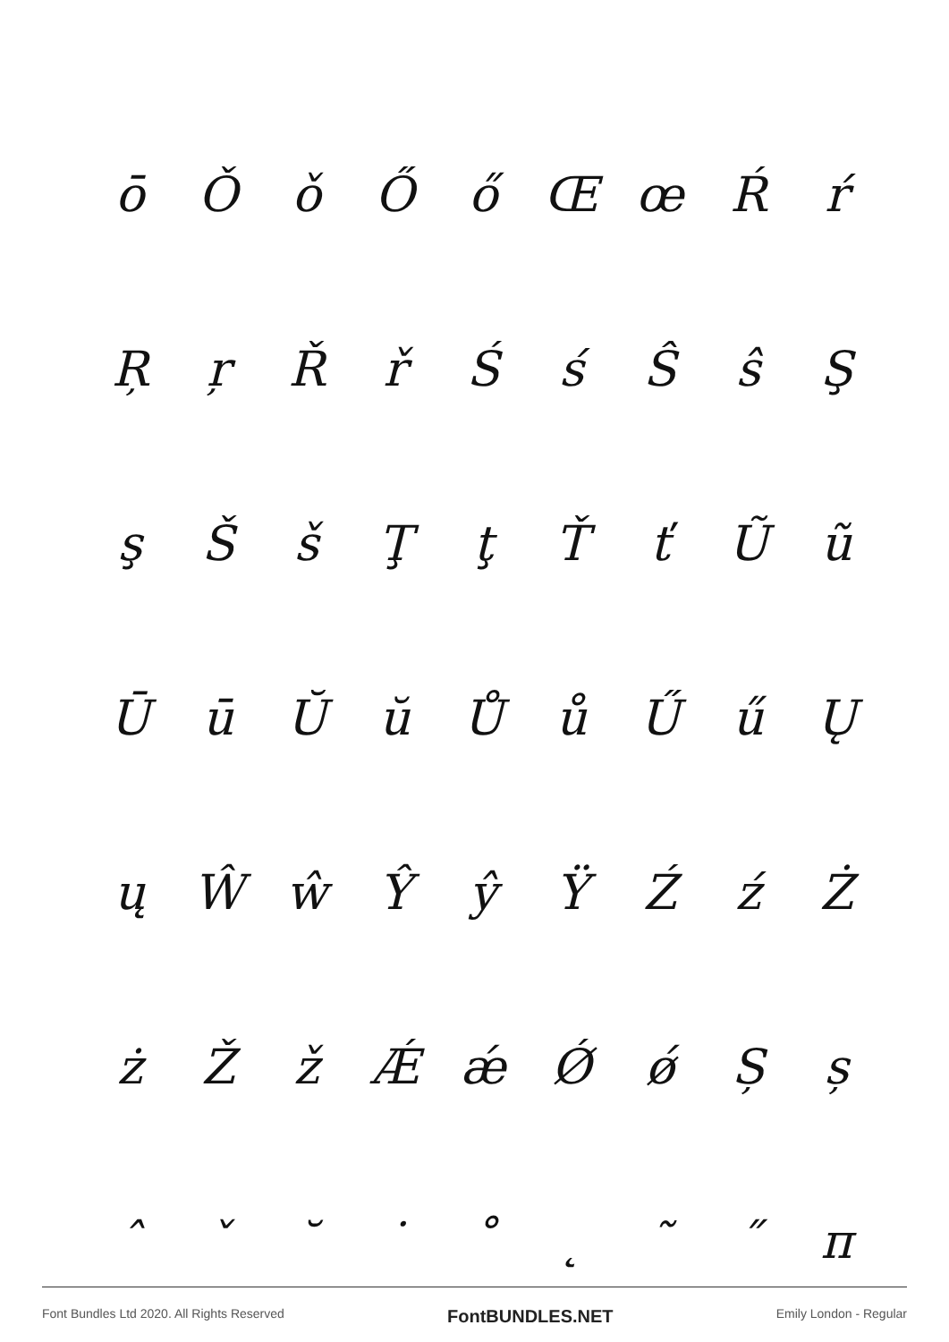ōǑǒŐőŒœŔŕ
ŖŗŘřŚśŜŝŞ
şŠšŢţŤťŨũ
ŪūŬŭŮůŰűŲ
ųŴŵŶŷŸŹźŻ
żŽžǼǽǾǿȘș
ˆˇ ˘ ˙ ˚ ˛ ˜ ˝ π
Font Bundles Ltd 2020. All Rights Reserved FontBUNDLES.NET Emily London - Regular